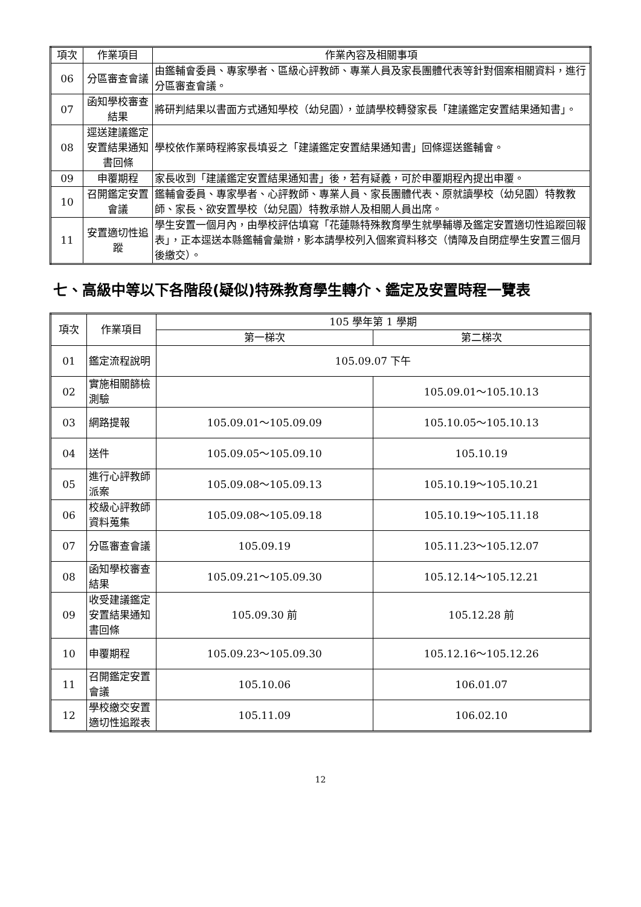| 項次 | 作業項目 | 作業內容及相關事項 |
| --- | --- | --- |
| 06 | 分區審查會議 | 由鑑輔會委員、專家學者、區級心評教師、專業人員及家長團體代表等針對個案相關資料，進行分區審查會議。 |
| 07 | 函知學校審查結果 | 將研判結果以書面方式通知學校（幼兒園），並請學校轉發家長「建議鑑定安置結果通知書」。 |
| 08 | 逕送建議鑑定安置結果通知書回條 | 學校依作業時程將家長填妥之「建議鑑定安置結果通知書」回條逕送鑑輔會。 |
| 09 | 申覆期程 | 家長收到「建議鑑定安置結果通知書」後，若有疑義，可於申覆期程內提出申覆。 |
| 10 | 召開鑑定安置會議 | 鑑輔會委員、專家學者、心評教師、專業人員、家長團體代表、原就讀學校（幼兒園）特教教師、家長、欲安置學校（幼兒園）特教承辦人及相關人員出席。 |
| 11 | 安置適切性追蹤 | 學生安置一個月內，由學校評估填寫「花蓮縣特殊教育學生就學輔導及鑑定安置適切性追蹤回報表」，正本逕送本縣鑑輔會彙辦，影本請學校列入個案資料移交（情障及自閉症學生安置三個月後繳交）。 |
七、高級中等以下各階段(疑似)特殊教育學生轉介、鑑定及安置時程一覽表
| 項次 | 作業項目 | 105 學年第 1 學期 | |
| --- | --- | --- | --- |
| | | 第一梯次 | 第二梯次 |
| 01 | 鑑定流程說明 | 105.09.07 下午 | |
| 02 | 實施相關篩檢測驗 | | 105.09.01～105.10.13 |
| 03 | 網路提報 | 105.09.01～105.09.09 | 105.10.05～105.10.13 |
| 04 | 送件 | 105.09.05～105.09.10 | 105.10.19 |
| 05 | 進行心評教師派案 | 105.09.08～105.09.13 | 105.10.19～105.10.21 |
| 06 | 校級心評教師資料蒐集 | 105.09.08～105.09.18 | 105.10.19～105.11.18 |
| 07 | 分區審查會議 | 105.09.19 | 105.11.23～105.12.07 |
| 08 | 函知學校審查結果 | 105.09.21～105.09.30 | 105.12.14～105.12.21 |
| 09 | 收受建議鑑定安置結果通知書回條 | 105.09.30 前 | 105.12.28 前 |
| 10 | 申覆期程 | 105.09.23～105.09.30 | 105.12.16～105.12.26 |
| 11 | 召開鑑定安置會議 | 105.10.06 | 106.01.07 |
| 12 | 學校繳交安置適切性追蹤表 | 105.11.09 | 106.02.10 |
12